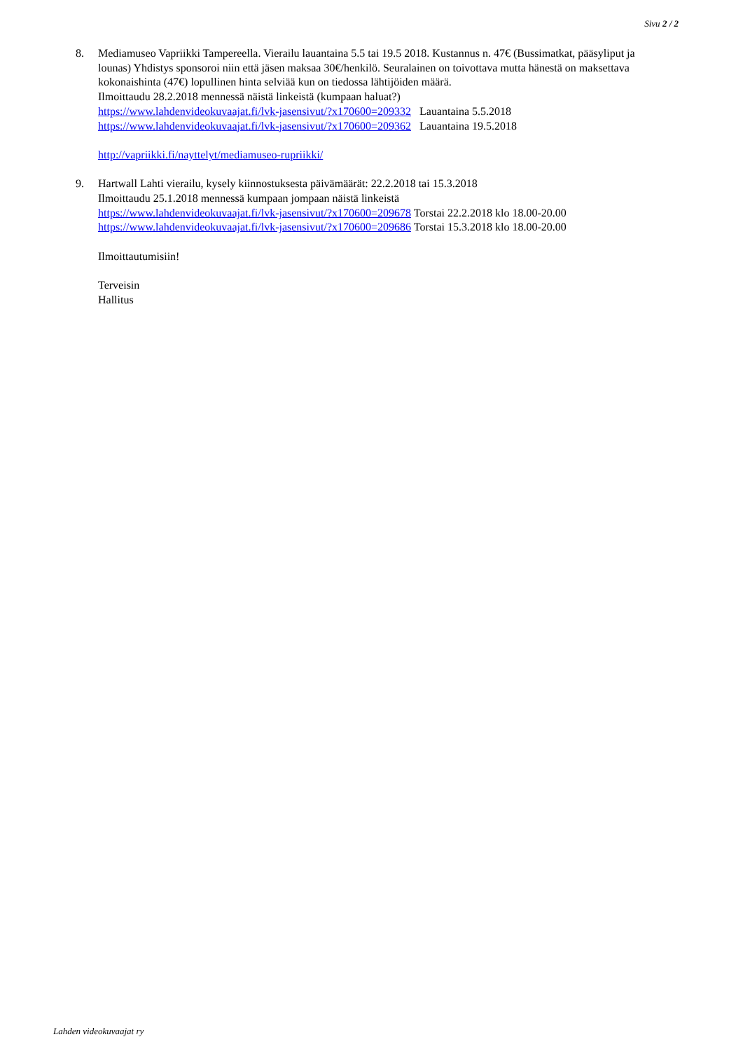Sivu 2 / 2
8. Mediamuseo Vapriikki Tampereella. Vierailu lauantaina 5.5 tai 19.5 2018. Kustannus n. 47€ (Bussimatkat, pääsyliput ja lounas) Yhdistys sponsoroi niin että jäsen maksaa 30€/henkilö. Seuralainen on toivottava mutta hänestä on maksettava kokonaishinta (47€) lopullinen hinta selviää kun on tiedossa lähtijöiden määrä.
Ilmoittaudu 28.2.2018 mennessä näistä linkeistä (kumpaan haluat?)
https://www.lahdenvideokuvaajat.fi/lvk-jasensivut/?x170600=209332 Lauantaina 5.5.2018
https://www.lahdenvideokuvaajat.fi/lvk-jasensivut/?x170600=209362 Lauantaina 19.5.2018
http://vapriikki.fi/nayttelyt/mediamuseo-rupriikki/
9. Hartwall Lahti vierailu, kysely kiinnostuksesta päivämäärät: 22.2.2018 tai 15.3.2018
Ilmoittaudu 25.1.2018 mennessä kumpaan jompaan näistä linkeistä
https://www.lahdenvideokuvaajat.fi/lvk-jasensivut/?x170600=209678 Torstai 22.2.2018 klo 18.00-20.00
https://www.lahdenvideokuvaajat.fi/lvk-jasensivut/?x170600=209686 Torstai 15.3.2018 klo 18.00-20.00
Ilmoittautumisiin!
Terveisin
Hallitus
Lahden videokuvaajat ry